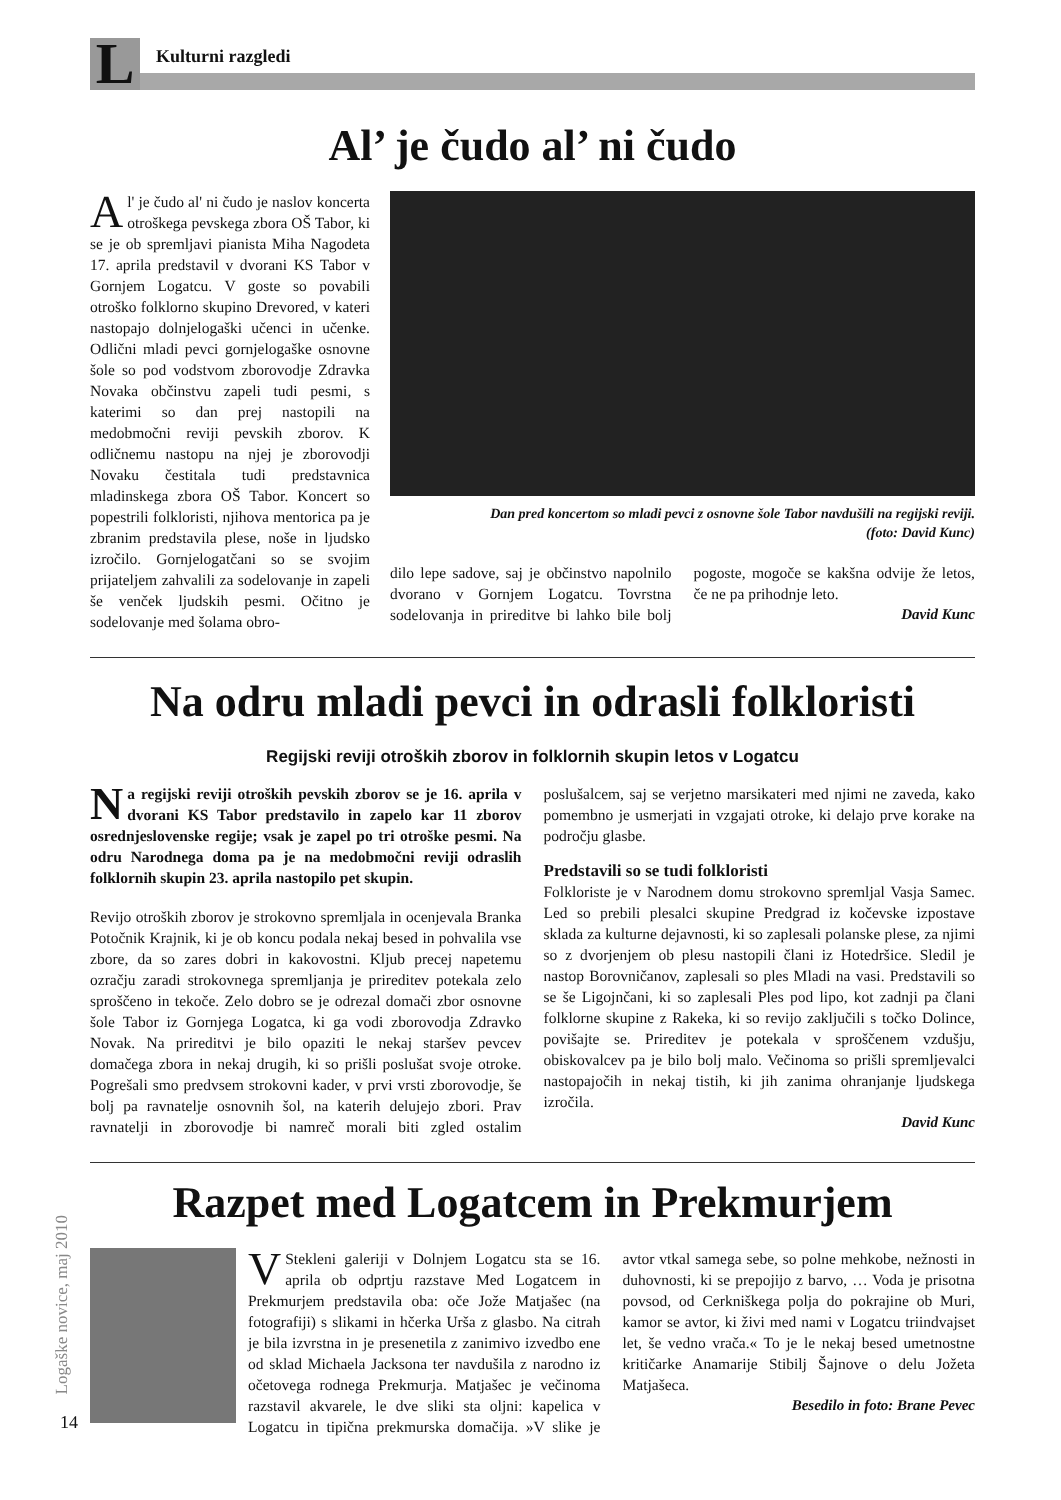L
Kulturni razgledi
Al’ je čudo al’ ni čudo
Al' je čudo al' ni čudo je naslov koncerta otroškega pevskega zbora OŠ Tabor, ki se je ob spremljavi pianista Miha Nagodeta 17. aprila predstavil v dvorani KS Tabor v Gornjem Logatcu. V goste so povabili otroško folklorno skupino Drevored, v kateri nastopajo dolnjelogaški učenci in učenke. Odlični mladi pevci gornjelogaške osnovne šole so pod vodstvom zborovodje Zdravka Novaka občinstvu zapeli tudi pesmi, s katerimi so dan prej nastopili na medobmočni reviji pevskih zborov. K odličnemu nastopu na njej je zborovodji Novaku čestitala tudi predstavnica mladinskega zbora OŠ Tabor. Koncert so popestrili folkloristi, njihova mentorica pa je zbranim predstavila plese, noše in ljudsko izročilo. Gornjelogatčani so se svojim prijateljem zahvalili za sodelovanje in zapeli še venček ljudskih pesmi. Očitno je sodelovanje med šolama obro-
Dan pred koncertom so mladi pevci z osnovne šole Tabor navdušili na regijski reviji.
(foto: David Kunc)
dilo lepe sadove, saj je občinstvo napolnilo dvorano v Gornjem Logatcu. Tovrstna sodelovanja in prireditve bi lahko bile bolj pogoste, mogoče se kakšna odvije že letos, če ne pa prihodnje leto.
David Kunc
Na odru mladi pevci in odrasli folkloristi
Regijski reviji otroških zborov in folklornih skupin letos v Logatcu
Na regijski reviji otroških pevskih zborov se je 16. aprila v dvorani KS Tabor predstavilo in zapelo kar 11 zborov osrednjeslovenske regije; vsak je zapel po tri otroške pesmi. Na odru Narodnega doma pa je na medobmočni reviji odraslih folklornih skupin 23. aprila nastopilo pet skupin.
Revijo otroških zborov je strokovno spremljala in ocenjevala Branka Potočnik Krajnik, ki je ob koncu podala nekaj besed in pohvalila vse zbore, da so zares dobri in kakovostni. Kljub precej napetemu ozračju zaradi strokovnega spremljanja je prireditev potekala zelo sproščeno in tekoče. Zelo dobro se je odrezal domači zbor osnovne šole Tabor iz Gornjega Logatca, ki ga vodi zborovodja Zdravko Novak. Na prireditvi je bilo opaziti le nekaj staršev pevcev domačega zbora in nekaj drugih, ki so prišli poslušat svoje otroke. Pogrešali smo predvsem strokovni kader, v prvi vrsti zborovodje, še bolj pa ravnatelje osnovnih šol, na katerih delujejo zbori. Prav ravnatelji in zborovodje bi namreč morali biti zgled ostalim poslušalcem, saj se verjetno marsikateri med njimi ne zaveda, kako pomembno je usmerjati in vzgajati otroke, ki delajo prve korake na področju glasbe.
Predstavili so se tudi folkloristi
Folkloriste je v Narodnem domu strokovno spremljal Vasja Samec. Led so prebili plesalci skupine Predgrad iz kočevske izpostave sklada za kulturne dejavnosti, ki so zaplesali polanske plese, za njimi so z dvorjenjem ob plesu nastopili člani iz Hotedršice. Sledil je nastop Borovničanov, zaplesali so ples Mladi na vasi. Predstavili so se še Ligojnčani, ki so zaplesali Ples pod lipo, kot zadnji pa člani folklorne skupine z Rakeka, ki so revijo zaključili s točko Dolince, povišajte se. Prireditev je potekala v sproščenem vzdušju, obiskovalcev pa je bilo bolj malo. Večinoma so prišli spremljevalci nastopajočih in nekaj tistih, ki jih zanima ohranjanje ljudskega izročila.
David Kunc
Razpet med Logatcem in Prekmurjem
VStekleni galeriji v Dolnjem Logatcu sta se 16. aprila ob odprtju razstave Med Logatcem in Prekmurjem predstavila oba: oče Jože Matjašec (na fotografiji) s slikami in hčerka Urša z glasbo. Na citrah je bila izvrstna in je presenetila z zanimivo izvedbo ene od sklad Michaela Jacksona ter navdušila z narodno iz očetovega rodnega Prekmurja. Matjašec je večinoma razstavil akvarele, le dve sliki sta oljni: kapelica v Logatcu in tipična prekmurska domačija. »V slike je avtor vtkal samega sebe, so polne mehkobe, nežnosti in duhovnosti, ki se prepojijo z barvo, … Voda je prisotna povsod, od Cerkniškega polja do pokrajine ob Muri, kamor se avtor, ki živi med nami v Logatcu triindvajset let, še vedno vrača.« To je le nekaj besed umetnostne kritičarke Anamarije Stibilj Šajnove o delu Jožeta Matjašeca.
Besedilo in foto: Brane Pevec
Logaške novice, maj 2010
14